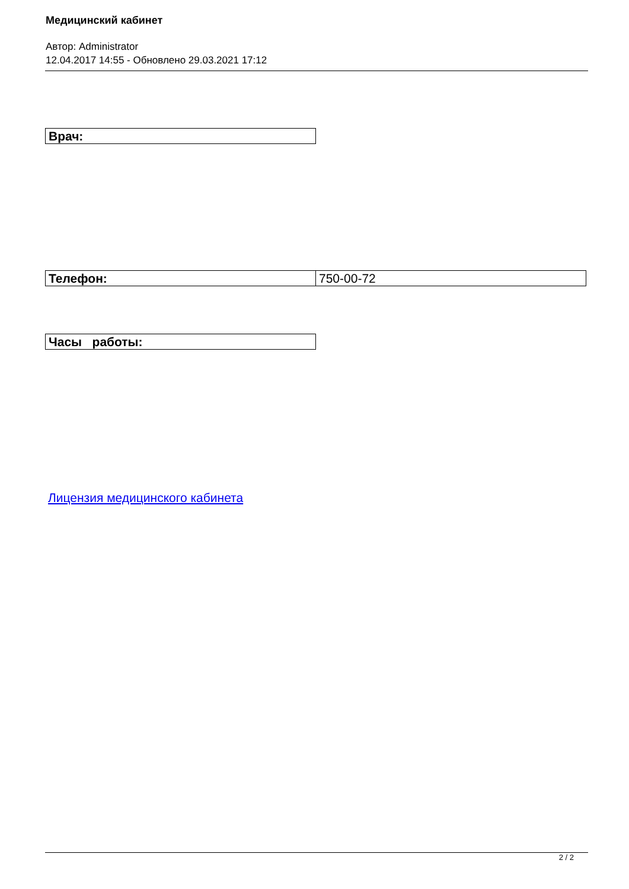Медицинский кабинет
Автор: Administrator
12.04.2017 14:55 - Обновлено 29.03.2021 17:12
| Врач: |
| Телефон: | 750-00-72 |
| Часы работы: |
Лицензия медицинского кабинета
2 / 2